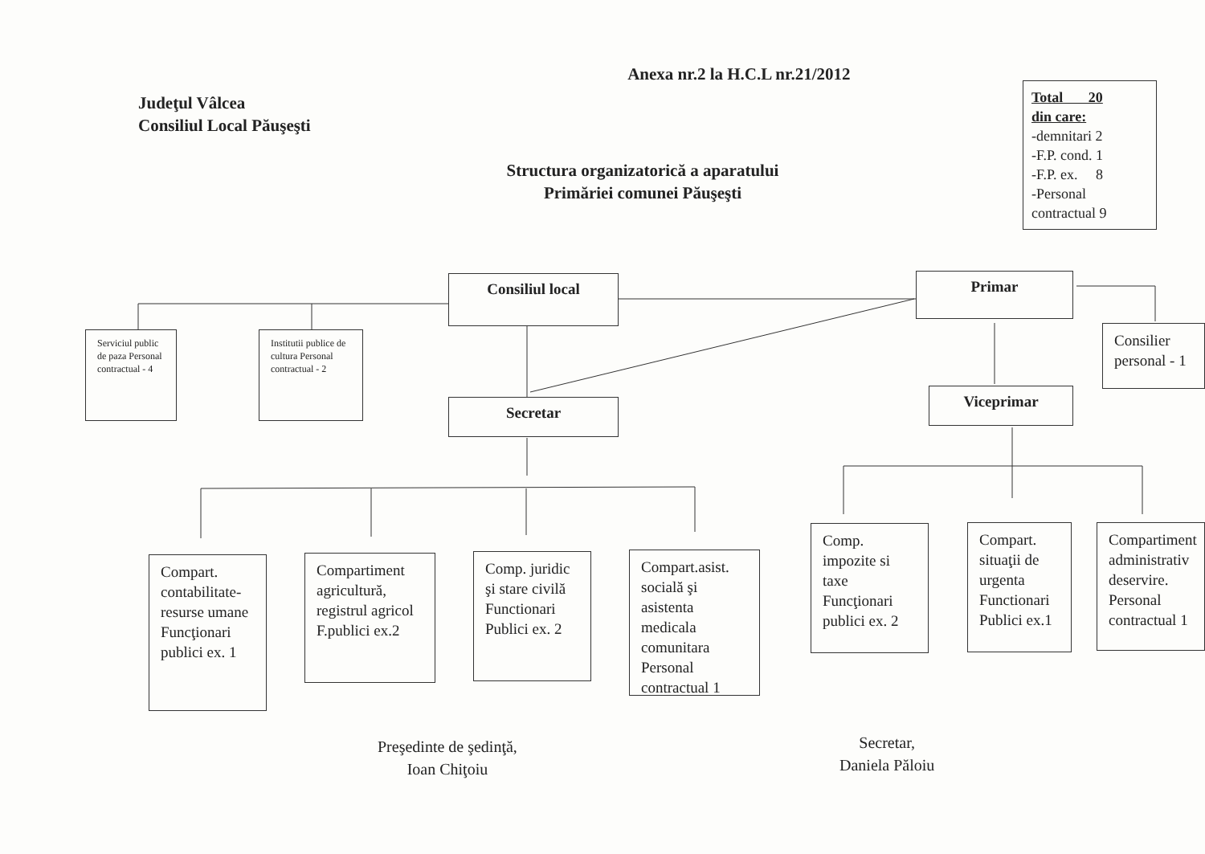Judeţul Vâlcea
Consiliul Local Păuşeşti
Anexa nr.2 la H.C.L nr.21/2012
Total 20
din care:
-demnitari 2
-F.P. cond. 1
-F.P. ex. 8
-Personal
contractual 9
Structura organizatorică a aparatului
Primăriei comunei Păuşeşti
Consiliul local Primar
Serviciul public de paza Personal contractual - 4
Institutii publice de cultura Personal contractual - 2
Consilier personal - 1
Secretar
Viceprimar
Compart. contabilitate-resurse umane Funcţionari publici ex. 1
Compartiment agricultură, registrul agricol F.publici ex.2
Comp. juridic şi stare civilă Functionari Publici ex. 2
Compart.asist. socială şi asistenta medicala comunitara Personal contractual 1
Comp. impozite si taxe Funcţionari publici ex. 2
Compart. situaţii de urgenta Functionari Publici ex.1
Compartiment administrativ deservire. Personal contractual 1
Preşedinte de şedinţă,
Ioan Chiţoiu
Secretar,
Daniela Păloiu